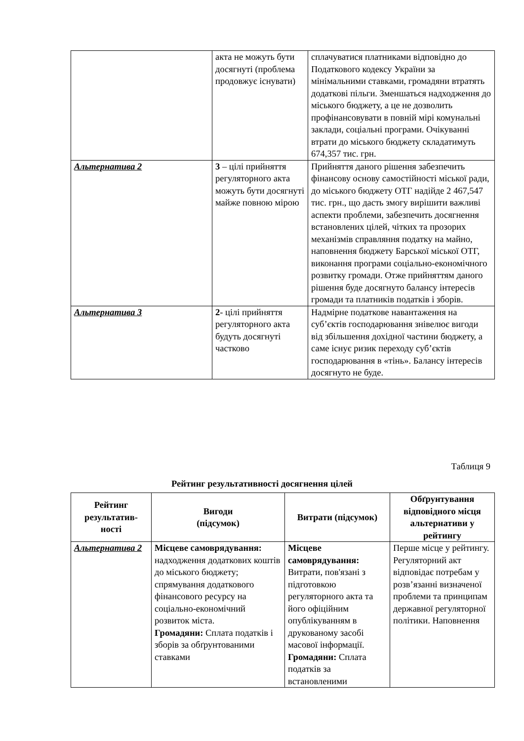| | акта не можуть бути досягнуті (проблема продовжує існувати) | сплачуватися платниками відповідно до Податкового кодексу України за мінімальними ставками, громадяни втратять додаткові пільги. Зменшаться надходження до міського бюджету, а це не дозволить профінансовувати в повній мірі комунальні заклади, соціальні програми. Очікуванні втрати до міського бюджету складатимуть 674,357 тис. грн. |
| Альтернатива 2 | 3 – цілі прийняття регуляторного акта можуть бути досягнуті майже повною мірою | Прийняття даного рішення забезпечить фінансову основу самостійності міської ради, до міського бюджету ОТГ надійде 2 467,547 тис. грн., що дасть змогу вирішити важливі аспекти проблеми, забезпечить досягнення встановлених цілей, чітких та прозорих механізмів справляння податку на майно, наповнення бюджету Барської міської ОТГ, виконання програми соціально-економічного розвитку громади. Отже прийняттям даного рішення буде досягнуто балансу інтересів громади та платників податків і зборів. |
| Альтернатива 3 | 2 - цілі прийняття регуляторного акта будуть досягнуті частково | Надмірне податкове навантаження на суб’єктів господарювання знівелює вигоди від збільшення дохідної частини бюджету, а саме існує ризик переходу суб’єктів господарювання в «тінь». Балансу інтересів досягнуто не буде. |
Таблиця 9
Рейтинг результативності досягнення цілей
| Рейтинг результатив-ності | Вигоди (підсумок) | Витрати (підсумок) | Обґрунтування відповідного місця альтернативи у рейтингу |
| --- | --- | --- | --- |
| Альтернатива 2 | Місцеве самоврядування: надходження додаткових коштів до міського бюджету; спрямування додаткового фінансового ресурсу на соціально-економічний розвиток міста. Громадяни: Сплата податків і зборів за обґрунтованими ставками | Місцеве самоврядування: Витрати, пов'язані з підготовкою регуляторного акта та його офіційним опублікуванням в друкованому засобі масової інформації. Громадяни: Сплата податків за встановленими | Перше місце у рейтингу. Регуляторний акт відповідає потребам у розв’язанні визначеної проблеми та принципам державної регуляторної політики. Наповнення |